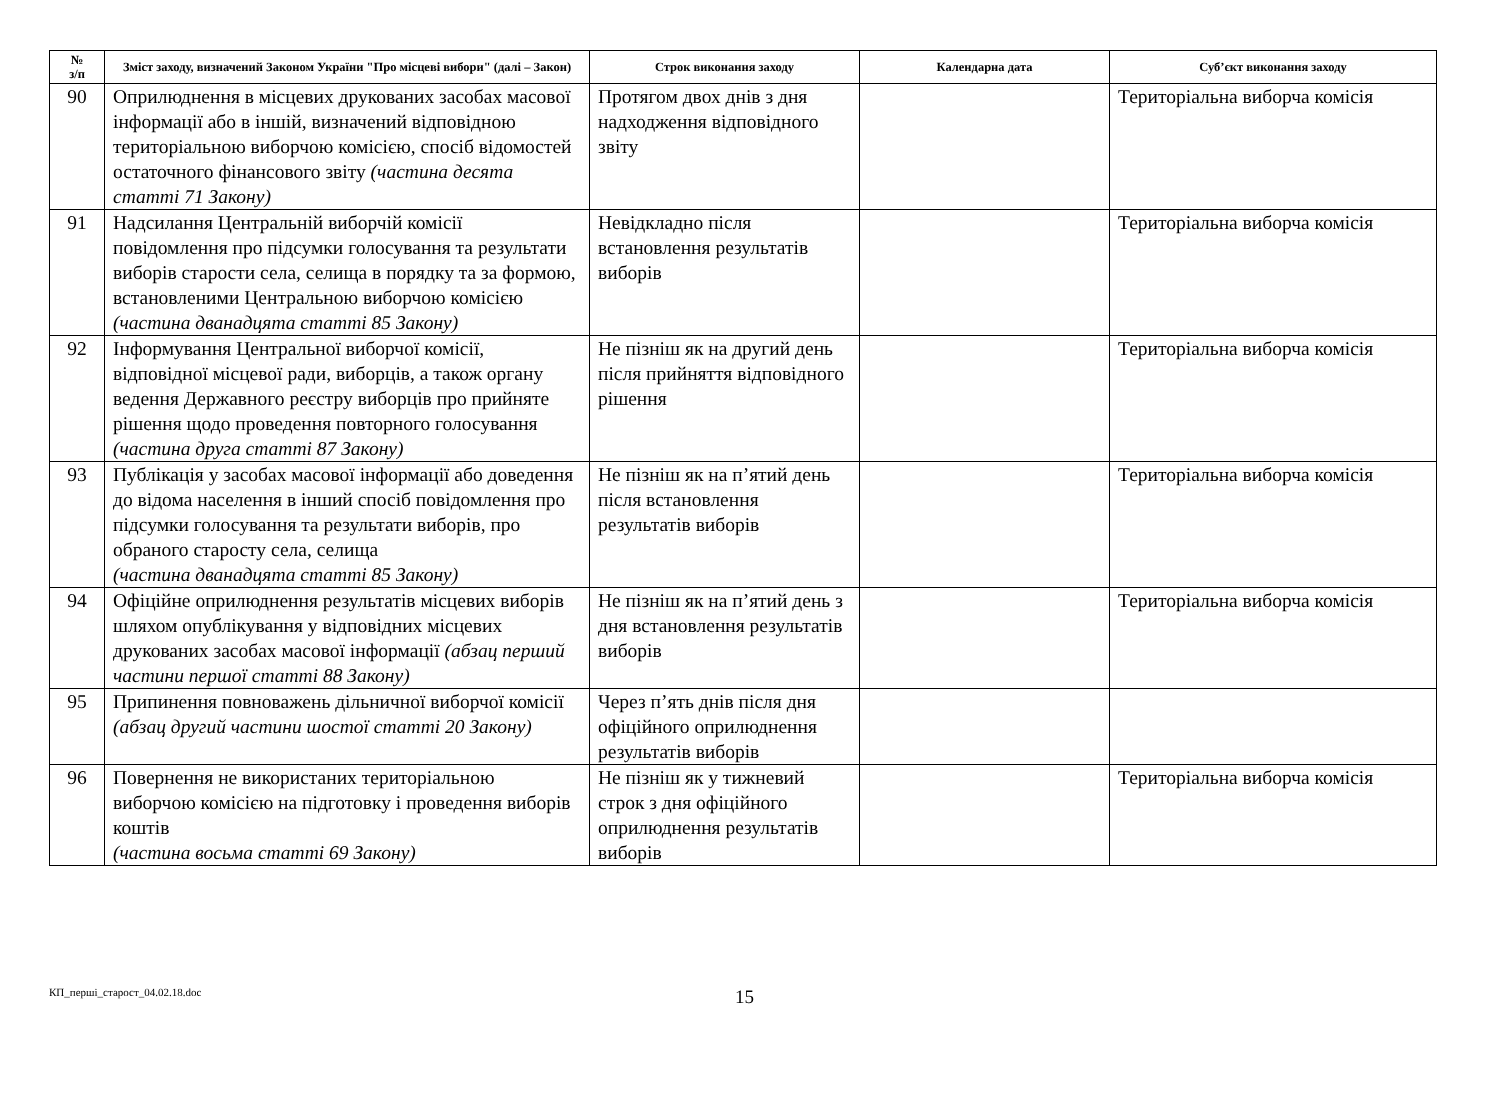| № з/п | Зміст заходу, визначений Законом України "Про місцеві вибори" (далі – Закон) | Строк виконання заходу | Календарна дата | Суб’єкт виконання заходу |
| --- | --- | --- | --- | --- |
| 90 | Оприлюднення в місцевих друкованих засобах масової інформації або в іншій, визначений відповідною територіальною виборчою комісією, спосіб відомостей остаточного фінансового звіту (частина десята статті 71 Закону) | Протягом двох днів з дня надходження відповідного звіту | | Територіальна виборча комісія |
| 91 | Надсилання Центральній виборчій комісії повідомлення про підсумки голосування та результати виборів старости села, селища в порядку та за формою, встановленими Центральною виборчою комісією (частина дванадцята статті 85 Закону) | Невідкладно після встановлення результатів виборів | | Територіальна виборча комісія |
| 92 | Інформування Центральної виборчої комісії, відповідної місцевої ради, виборців, а також органу ведення Державного реєстру виборців про прийняте рішення щодо проведення повторного голосування (частина друга статті 87 Закону) | Не пізніш як на другий день після прийняття відповідного рішення | | Територіальна виборча комісія |
| 93 | Публікація у засобах масової інформації або доведення до відома населення в інший спосіб повідомлення про підсумки голосування та результати виборів, про обраного старосту села, селища (частина дванадцята статті 85 Закону) | Не пізніш як на п’ятий день після встановлення результатів виборів | | Територіальна виборча комісія |
| 94 | Офіційне оприлюднення результатів місцевих виборів шляхом опублікування у відповідних місцевих друкованих засобах масової інформації (абзац перший частини першої статті 88 Закону) | Не пізніш як на п’ятий день з дня встановлення результатів виборів | | Територіальна виборча комісія |
| 95 | Припинення повноважень дільничної виборчої комісії (абзац другий частини шостої статті 20 Закону) | Через п’ять днів після дня офіційного оприлюднення результатів виборів | | |
| 96 | Повернення не використаних територіальною виборчою комісією на підготовку і проведення виборів коштів (частина восьма статті 69 Закону) | Не пізніш як у тижневий строк з дня офіційного оприлюднення результатів виборів | | Територіальна виборча комісія |
КП_перші_старост_04.02.18.doc
15